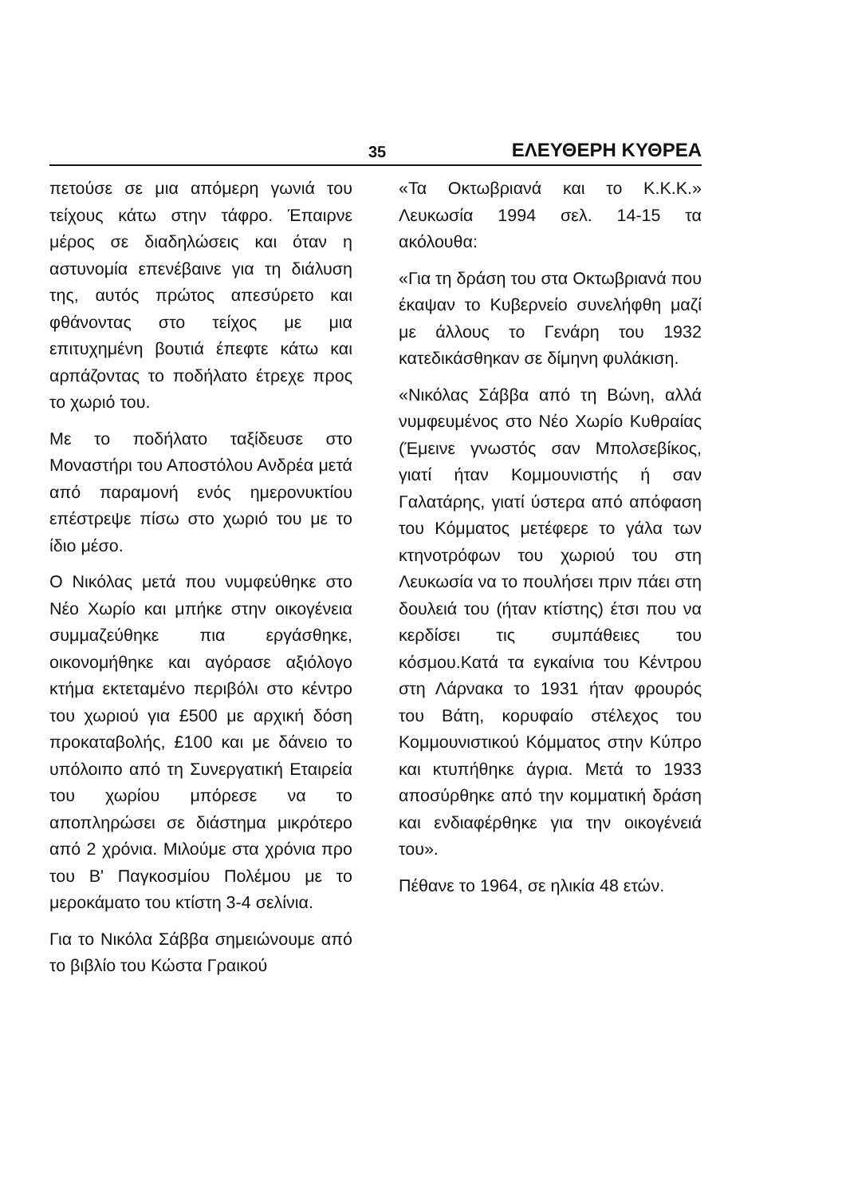35 ΕΛΕΥΘΕΡΗ ΚΥΘΡΕΑ
πετούσε σε μια απόμερη γωνιά του τείχους κάτω στην τάφρο. Έπαιρνε μέρος σε διαδηλώσεις και όταν η αστυνομία επενέβαινε για τη διάλυση της, αυτός πρώτος απεσύρετο και φθάνοντας στο τείχος με μια επιτυχημένη βουτιά έπεφτε κάτω και αρπάζοντας το ποδήλατο έτρεχε προς το χωριό του.
Με το ποδήλατο ταξίδευσε στο Μοναστήρι του Αποστόλου Ανδρέα μετά από παραμονή ενός ημερονυκτίου επέστρεψε πίσω στο χωριό του με το ίδιο μέσο.
Ο Νικόλας μετά που νυμφεύθηκε στο Νέο Χωρίο και μπήκε στην οικογένεια συμμαζεύθηκε πια εργάσθηκε, οικονομήθηκε και αγόρασε αξιόλογο κτήμα εκτεταμένο περιβόλι στο κέντρο του χωριού για £500 με αρχική δόση προκαταβολής, £100 και με δάνειο το υπόλοιπο από τη Συνεργατική Εταιρεία του χωρίου μπόρεσε να το αποπληρώσει σε διάστημα μικρότερο από 2 χρόνια. Μιλούμε στα χρόνια προ του Β' Παγκοσμίου Πολέμου με το μεροκάματο του κτίστη 3-4 σελίνια.
Για το Νικόλα Σάββα σημειώνουμε από το βιβλίο του Κώστα Γραικού
«Τα Οκτωβριανά και το Κ.Κ.Κ.» Λευκωσία 1994 σελ. 14-15 τα ακόλουθα:
«Για τη δράση του στα Οκτωβριανά που έκαψαν το Κυβερνείο συνελήφθη μαζί με άλλους το Γενάρη του 1932 κατεδικάσθηκαν σε δίμηνη φυλάκιση.
«Νικόλας Σάββα από τη Βώνη, αλλά νυμφευμένος στο Νέο Χωρίο Κυθραίας (Έμεινε γνωστός σαν Μπολσεβίκος, γιατί ήταν Κομμουνιστής ή σαν Γαλατάρης, γιατί ύστερα από απόφαση του Κόμματος μετέφερε το γάλα των κτηνοτρόφων του χωριού του στη Λευκωσία να το πουλήσει πριν πάει στη δουλειά του (ήταν κτίστης) έτσι που να κερδίσει τις συμπάθειες του κόσμου.Κατά τα εγκαίνια του Κέντρου στη Λάρνακα το 1931 ήταν φρουρός του Βάτη, κορυφαίο στέλεχος του Κομμουνιστικού Κόμματος στην Κύπρο και κτυπήθηκε άγρια. Μετά το 1933 αποσύρθηκε από την κομματική δράση και ενδιαφέρθηκε για την οικογένειά του».
Πέθανε το 1964, σε ηλικία 48 ετών.